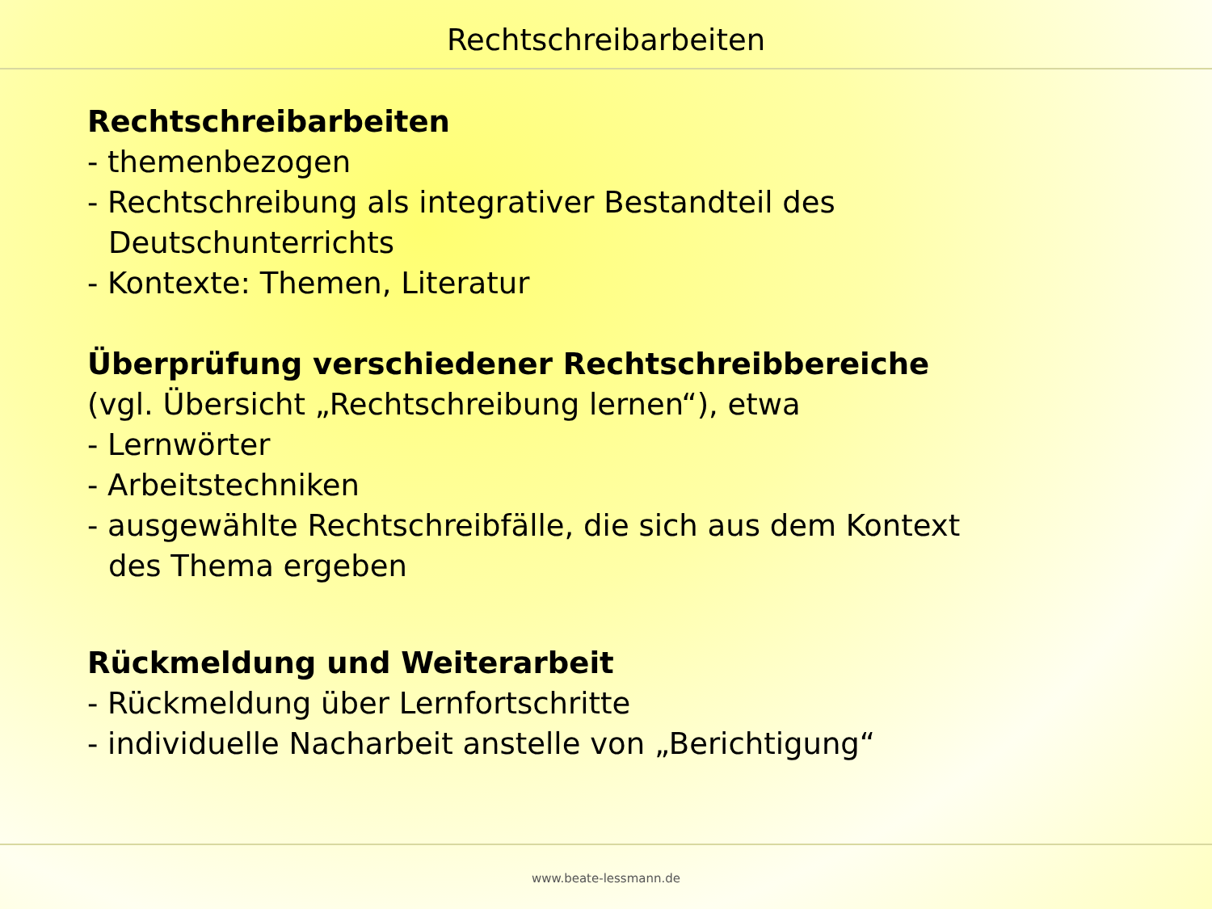Rechtschreibarbeiten
Rechtschreibarbeiten
- themenbezogen
- Rechtschreibung als integrativer Bestandteil des
Deutschunterrichts
- Kontexte: Themen, Literatur
Überprüfung verschiedener Rechtschreibbereiche
(vgl. Übersicht „Rechtschreibung lernen“), etwa
- Lernwörter
- Arbeitstechniken
- ausgewählte Rechtschreibfälle, die sich aus dem Kontext
des Thema ergeben
Rückmeldung und Weiterarbeit
- Rückmeldung über Lernfortschritte
- individuelle Nacharbeit anstelle von „Berichtigung“
www.beate-lessmann.de